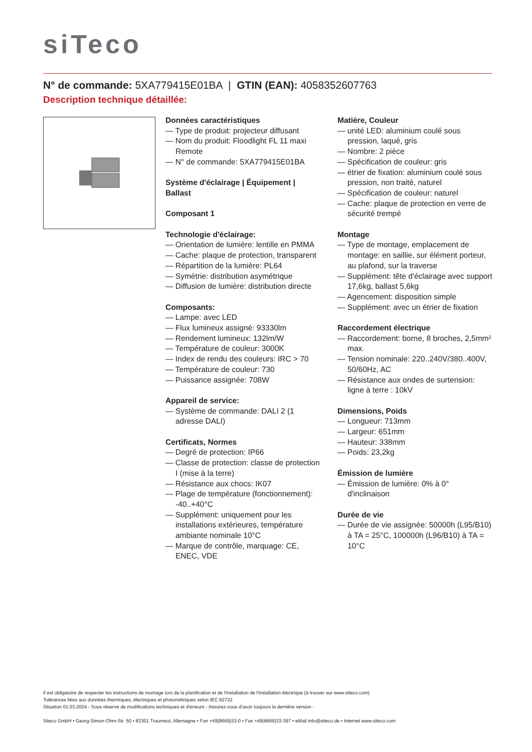siTeco
N° de commande: 5XA779415E01BA | GTIN (EAN): 4058352607763
Description technique détaillée:
Données caractéristiques
— Type de produit: projecteur diffusant
— Nom du produit: Floodlight FL 11 maxi Remote
— N° de commande: 5XA779415E01BA
Système d'éclairage | Équipement | Ballast
Composant 1
Technologie d'éclairage:
— Orientation de lumière: lentille en PMMA
— Cache: plaque de protection, transparent
— Répartition de la lumière: PL64
— Symétrie: distribution asymétrique
— Diffusion de lumière: distribution directe
Composants:
— Lampe: avec LED
— Flux lumineux assigné: 93330lm
— Rendement lumineux: 132lm/W
— Température de couleur: 3000K
— Index de rendu des couleurs: IRC > 70
— Température de couleur: 730
— Puissance assignée: 708W
Appareil de service:
— Système de commande: DALI 2 (1 adresse DALI)
Certificats, Normes
— Degré de protection: IP66
— Classe de protection: classe de protection I (mise à la terre)
— Résistance aux chocs: IK07
— Plage de température (fonctionnement): -40..+40°C
— Supplément: uniquement pour les installations extérieures, température ambiante nominale 10°C
— Marque de contrôle, marquage: CE, ENEC, VDE
Matière, Couleur
— unité LED: aluminium coulé sous pression, laqué, gris
— Nombre: 2 pièce
— Spécification de couleur: gris
— étrier de fixation: aluminium coulé sous pression, non traité, naturel
— Spécification de couleur: naturel
— Cache: plaque de protection en verre de sécurité trempé
Montage
— Type de montage, emplacement de montage: en saillie, sur élément porteur, au plafond, sur la traverse
— Supplément: tête d'éclairage avec support 17,6kg, ballast 5,6kg
— Agencement: disposition simple
— Supplément: avec un étrier de fixation
Raccordement électrique
— Raccordement: borne, 8 broches, 2,5mm² max.
— Tension nominale: 220..240V/380..400V, 50/60Hz, AC
— Résistance aux ondes de surtension: ligne à terre : 10kV
Dimensions, Poids
— Longueur: 713mm
— Largeur: 651mm
— Hauteur: 338mm
— Poids: 23,2kg
Émission de lumière
— Émission de lumière: 0% à 0° d'inclinaison
Durée de vie
— Durée de vie assignée: 50000h (L95/B10) à TA = 25°C, 100000h (L96/B10) à TA = 10°C
Il est obligatoire de respecter les instructions de montage lors de la planification et de l'installation de l'installation électrique (à trouver sur www.siteco.com)
Tolérances liées aux données thermiques, électriques et photométriques selon IEC 62722
Situation 01.03.2024 - Sous réserve de modifications techniques et d'erreurs - Assurez-vous d'avoir toujours la dernière version -
Siteco GmbH • Georg-Simon-Ohm-Str. 50 • 83301 Traunreut, Allemagne • Fon +49(8669)33-0 • Fax +49(8669)33-397 • eMail info@siteco.de • Internet www.siteco.com